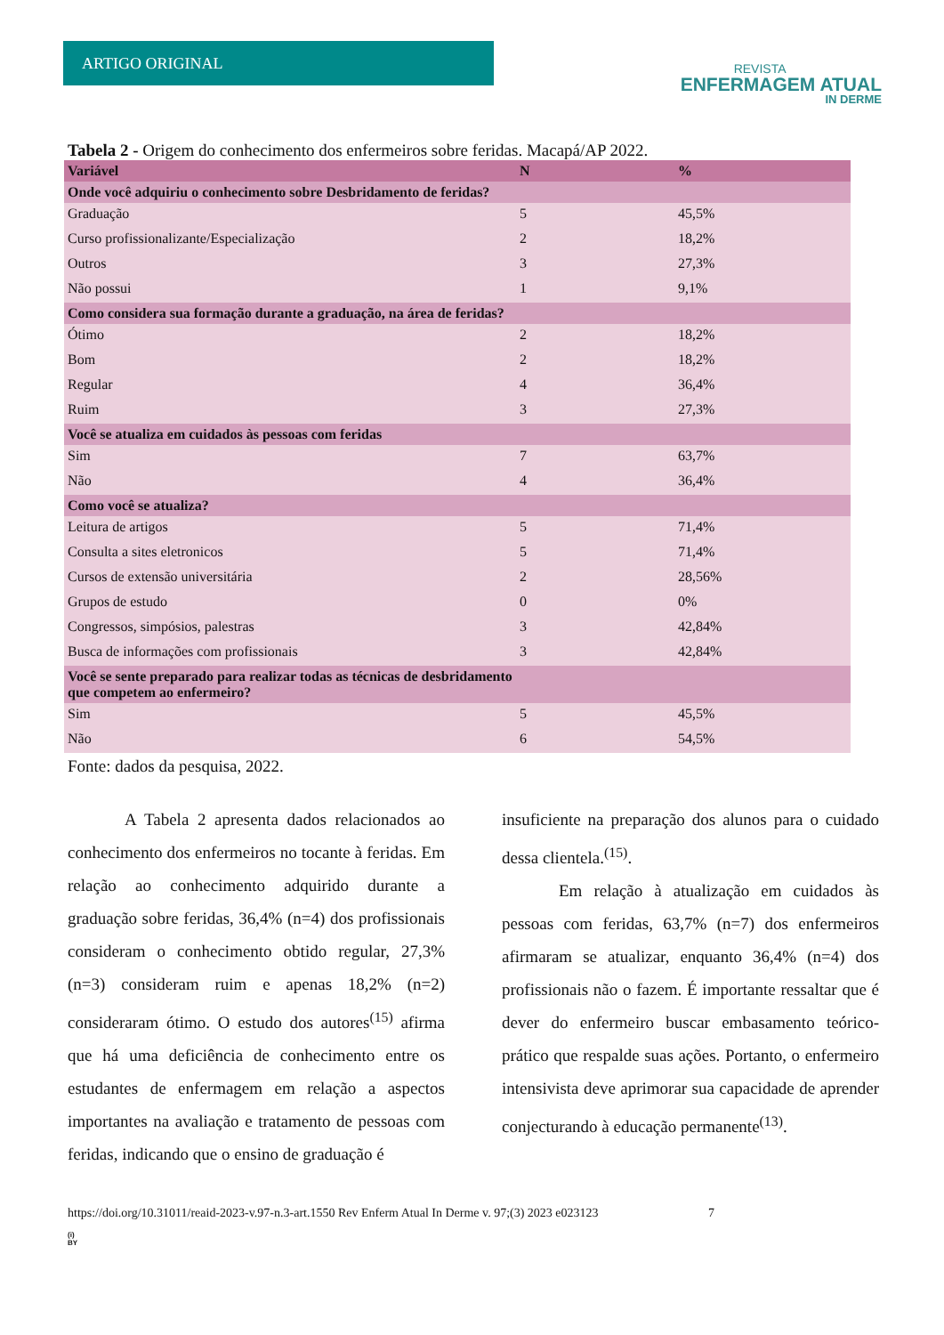ARTIGO ORIGINAL
REVISTA
ENFERMAGEM ATUAL
IN DERME
Tabela 2 - Origem do conhecimento dos enfermeiros sobre feridas. Macapá/AP 2022.
| Variável | N | % |
| --- | --- | --- |
| Onde você adquiriu o conhecimento sobre Desbridamento de feridas? | | |
| Graduação | 5 | 45,5% |
| Curso profissionalizante/Especialização | 2 | 18,2% |
| Outros | 3 | 27,3% |
| Não possui | 1 | 9,1% |
| Como considera sua formação durante a graduação, na área de feridas? | | |
| Ótimo | 2 | 18,2% |
| Bom | 2 | 18,2% |
| Regular | 4 | 36,4% |
| Ruim | 3 | 27,3% |
| Você se atualiza em cuidados às pessoas com feridas | | |
| Sim | 7 | 63,7% |
| Não | 4 | 36,4% |
| Como você se atualiza? | | |
| Leitura de artigos | 5 | 71,4% |
| Consulta a sites eletronicos | 5 | 71,4% |
| Cursos de extensão universitária | 2 | 28,56% |
| Grupos de estudo | 0 | 0% |
| Congressos, simpósios, palestras | 3 | 42,84% |
| Busca de informações com profissionais | 3 | 42,84% |
| Você se sente preparado para realizar todas as técnicas de desbridamento que competem ao enfermeiro? | | |
| Sim | 5 | 45,5% |
| Não | 6 | 54,5% |
Fonte: dados da pesquisa, 2022.
A Tabela 2 apresenta dados relacionados ao conhecimento dos enfermeiros no tocante à feridas. Em relação ao conhecimento adquirido durante a graduação sobre feridas, 36,4% (n=4) dos profissionais consideram o conhecimento obtido regular, 27,3% (n=3) consideram ruim e apenas 18,2% (n=2) consideraram ótimo. O estudo dos autores<sup>(15)</sup> afirma que há uma deficiência de conhecimento entre os estudantes de enfermagem em relação a aspectos importantes na avaliação e tratamento de pessoas com feridas, indicando que o ensino de graduação é
insuficiente na preparação dos alunos para o cuidado dessa clientela.<sup>(15)</sup>.
Em relação à atualização em cuidados às pessoas com feridas, 63,7% (n=7) dos enfermeiros afirmaram se atualizar, enquanto 36,4% (n=4) dos profissionais não o fazem. É importante ressaltar que é dever do enfermeiro buscar embasamento teórico-prático que respalde suas ações. Portanto, o enfermeiro intensivista deve aprimorar sua capacidade de aprender conjecturando à educação permanente<sup>(13)</sup>.
https://doi.org/10.31011/reaid-2023-v.97-n.3-art.1550 Rev Enferm Atual In Derme v. 97;(3) 2023 e023123 7
(i)
BY